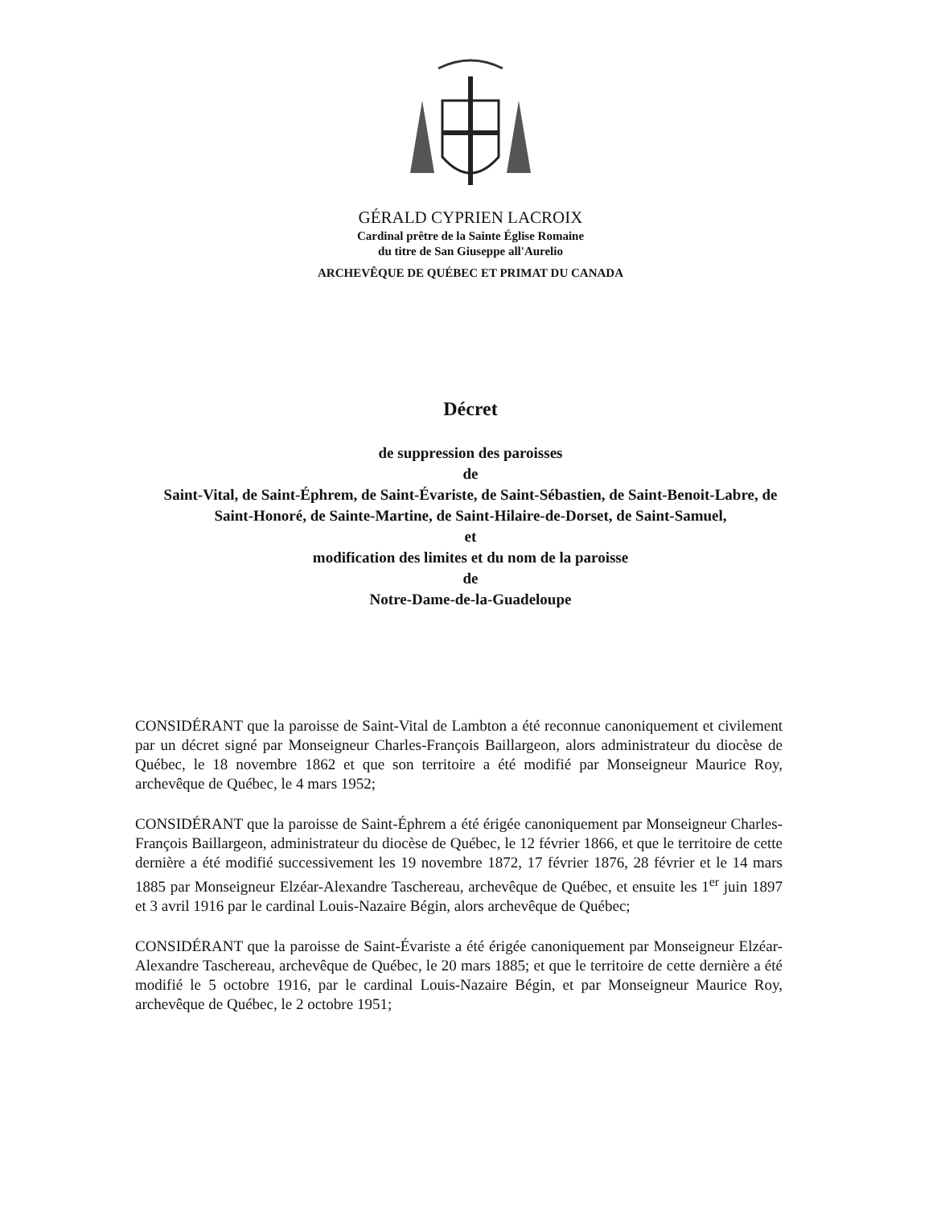GÉRALD CYPRIEN LACROIX
Cardinal prêtre de la Sainte Église Romaine
du titre de San Giuseppe all'Aurelio
ARCHEVÊQUE DE QUÉBEC ET PRIMAT DU CANADA
Décret
de suppression des paroisses
de
Saint-Vital, de Saint-Éphrem, de Saint-Évariste, de Saint-Sébastien, de Saint-Benoit-Labre, de Saint-Honoré, de Sainte-Martine, de Saint-Hilaire-de-Dorset, de Saint-Samuel,
et
modification des limites et du nom de la paroisse
de
Notre-Dame-de-la-Guadeloupe
CONSIDÉRANT que la paroisse de Saint-Vital de Lambton a été reconnue canoniquement et civilement par un décret signé par Monseigneur Charles-François Baillargeon, alors administrateur du diocèse de Québec, le 18 novembre 1862 et que son territoire a été modifié par Monseigneur Maurice Roy, archevêque de Québec, le 4 mars 1952;
CONSIDÉRANT que la paroisse de Saint-Éphrem a été érigée canoniquement par Monseigneur Charles-François Baillargeon, administrateur du diocèse de Québec, le 12 février 1866, et que le territoire de cette dernière a été modifié successivement les 19 novembre 1872, 17 février 1876, 28 février et le 14 mars 1885 par Monseigneur Elzéar-Alexandre Taschereau, archevêque de Québec, et ensuite les 1<sup>er</sup> juin 1897 et 3 avril 1916 par le cardinal Louis-Nazaire Bégin, alors archevêque de Québec;
CONSIDÉRANT que la paroisse de Saint-Évariste a été érigée canoniquement par Monseigneur Elzéar-Alexandre Taschereau, archevêque de Québec, le 20 mars 1885; et que le territoire de cette dernière a été modifié le 5 octobre 1916, par le cardinal Louis-Nazaire Bégin, et par Monseigneur Maurice Roy, archevêque de Québec, le 2 octobre 1951;